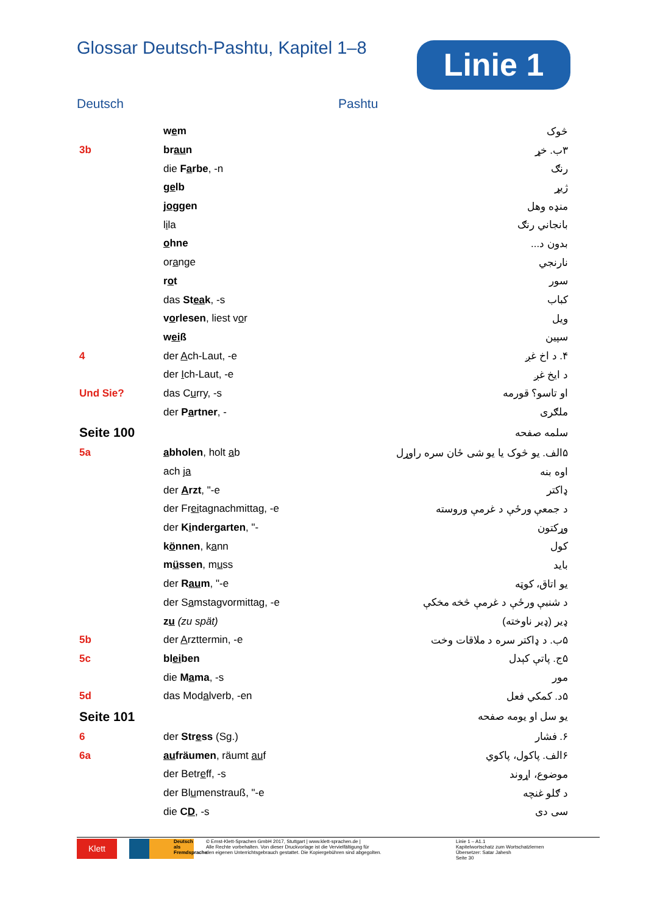Glossar Deutsch-Pashtu, Kapitel 1–8
Linie 1
Deutsch Pashtu
| | w e m | څوک |
| 3b | br au n | ۳ب. خړ |
| | die F a rbe , -n | رنګ |
| | g e lb | ژیړ |
| | j o ggen | منډه وهل |
| | l i la | بانجاني رنګ |
| | o hne | بدون د... |
| | or a nge | نارنجي |
| | r o t | سور |
| | das St ea k , -s | کباب |
| | v o rlesen , liest v o r | ویل |
| | w ei ß | سپین |
| 4 | der A ch-Laut, -e | ۴. د اخ غږ |
| | der I ch-Laut, -e | د ایخ غږ |
| Und Sie? | das C u rry, -s | او تاسو؟ قورمه |
| | der P a rtner , - | ملګری |
| Seite 100 | | سلمه صفحه |
| 5a | a bholen , holt a b | ۵الف. یو څوک یا یو شی ځان سره راوړل |
| | ach j a | اوه بنه |
| | der A rzt , "-e | ډاکتر |
| | der Fr ei tagnachmittag, -e | د جمعې ورځې د غرمې وروسته |
| | der K i ndergarten , "- | وړکتون |
| | k ö nnen , k a nn | کول |
| | m ü ssen , m u ss | باید |
| | der R au m , "-e | یو اتاق، کوټه |
| | der S a mstagvormittag, -e | د شنبې ورځې د غرمې څخه مخکې |
| | z u (zu spät) | ډیر (ډیر ناوخته) |
| 5b | der A rzttermin, -e | ۵ب. د ډاکتر سره د ملاقات وخت |
| 5c | bl ei ben | ۵ج. پاتې کېدل |
| | die M a ma , -s | مور |
| 5d | das Mod a lverb, -en | ۵د. کمکي فعل |
| Seite 101 | | یو سل او یومه صفحه |
| 6 | der Str e ss (Sg.) | ۶. فشار |
| 6a | au fräumen , räumt au f | ۶الف. پاکول، پاکوي |
| | der Betr e ff, -s | موضوع، اړوند |
| | der Bl u menstrauß, "-e | د ګلو غنچه |
| | die C D , -s | سی دی |
Klett
Deutsch als Fremdsprache
© Ernst-Klett-Sprachen GmbH 2017, Stuttgart | www.klett-sprachen.de |
Alle Rechte vorbehalten. Von dieser Druckvorlage ist die Vervielfältigung für
den eigenen Unterrichtsgebrauch gestattet. Die Kopiergebühren sind abgegolten.
Linie 1 – A1.1
Kapitelwortschatz zum Wortschatzlernen
Übersetzer: Satar Jahesh
Seite 30